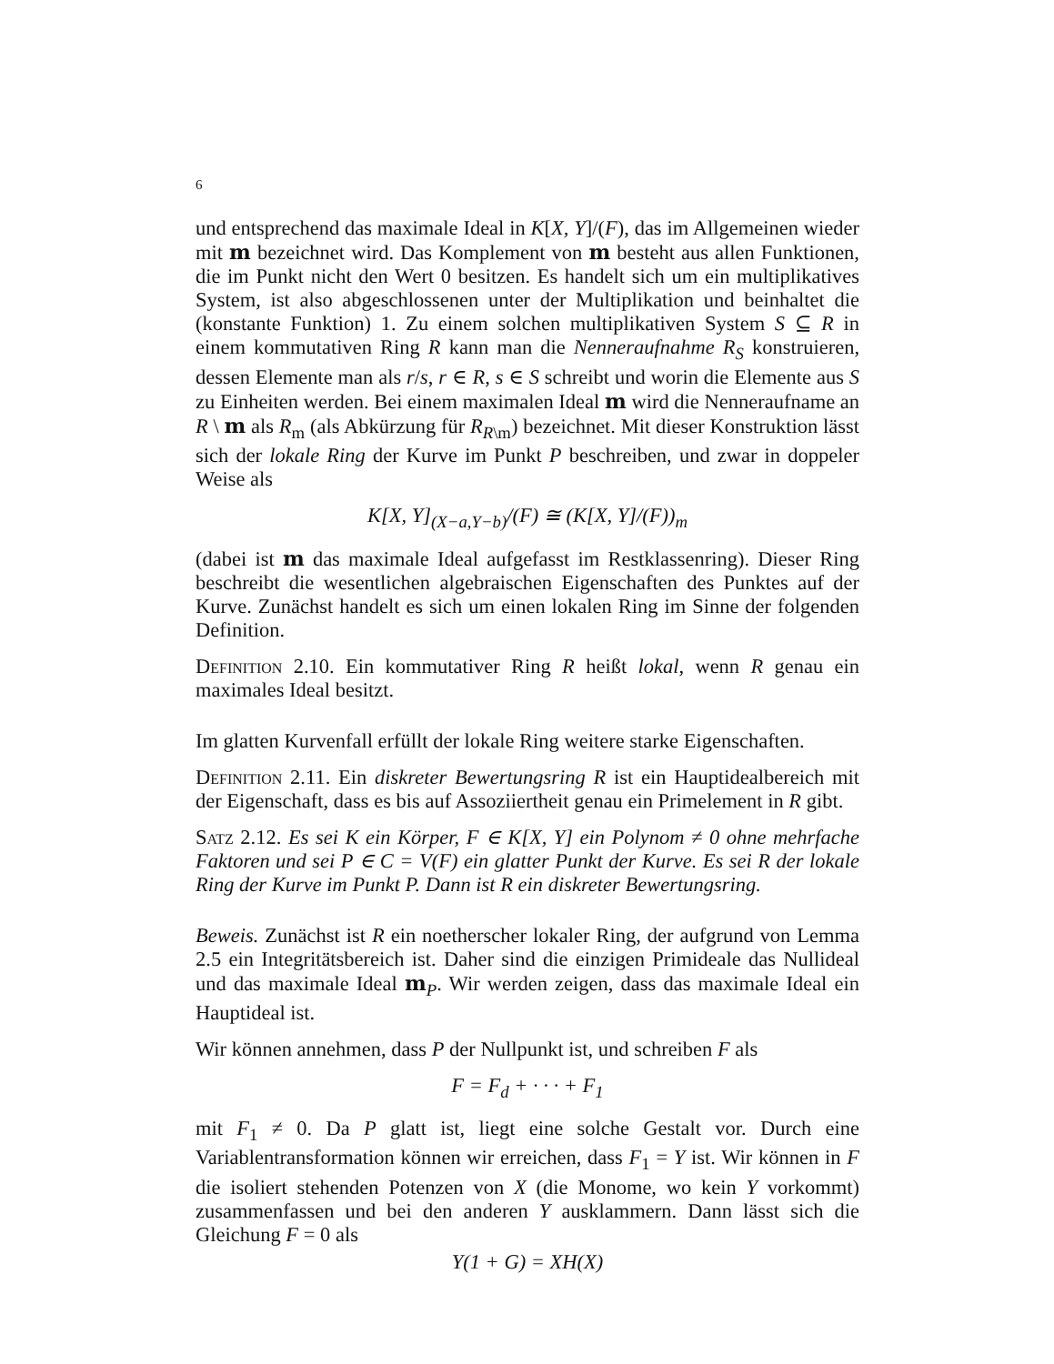6
und entsprechend das maximale Ideal in K[X, Y]/(F), das im Allgemeinen wieder mit m bezeichnet wird. Das Komplement von m besteht aus allen Funktionen, die im Punkt nicht den Wert 0 besitzen. Es handelt sich um ein multiplikatives System, ist also abgeschlossenen unter der Multiplikation und beinhaltet die (konstante Funktion) 1. Zu einem solchen multiplikativen System S ⊆ R in einem kommutativen Ring R kann man die Nenneraufnahme R<sub>S</sub> konstruieren, dessen Elemente man als r/s, r ∈ R, s ∈ S schreibt und worin die Elemente aus S zu Einheiten werden. Bei einem maximalen Ideal m wird die Nenneraufname an R \ m als R<sub>m</sub> (als Abkürzung für R<sub>R\m</sub>) bezeichnet. Mit dieser Konstruktion lässt sich der lokale Ring der Kurve im Punkt P beschreiben, und zwar in doppeler Weise als
K[X, Y]<sub>(X−a,Y−b)</sub>/(F) ≅ (K[X, Y]/(F))<sub>m</sub>
(dabei ist m das maximale Ideal aufgefasst im Restklassenring). Dieser Ring beschreibt die wesentlichen algebraischen Eigenschaften des Punktes auf der Kurve. Zunächst handelt es sich um einen lokalen Ring im Sinne der folgenden Definition.
Definition 2.10. Ein kommutativer Ring R heißt lokal, wenn R genau ein maximales Ideal besitzt.
Im glatten Kurvenfall erfüllt der lokale Ring weitere starke Eigenschaften.
Definition 2.11. Ein diskreter Bewertungsring R ist ein Hauptidealbereich mit der Eigenschaft, dass es bis auf Assoziiertheit genau ein Primelement in R gibt.
Satz 2.12. Es sei K ein Körper, F ∈ K[X, Y] ein Polynom ≠ 0 ohne mehrfache Faktoren und sei P ∈ C = V(F) ein glatter Punkt der Kurve. Es sei R der lokale Ring der Kurve im Punkt P. Dann ist R ein diskreter Bewertungsring.
Beweis. Zunächst ist R ein noetherscher lokaler Ring, der aufgrund von Lemma 2.5 ein Integritätsbereich ist. Daher sind die einzigen Primideale das Nullideal und das maximale Ideal m<sub>P</sub>. Wir werden zeigen, dass das maximale Ideal ein Hauptideal ist.
Wir können annehmen, dass P der Nullpunkt ist, und schreiben F als
F = F<sub>d</sub> + · · · + F<sub>1</sub>
mit F<sub>1</sub> ≠ 0. Da P glatt ist, liegt eine solche Gestalt vor. Durch eine Variablentransformation können wir erreichen, dass F<sub>1</sub> = Y ist. Wir können in F die isoliert stehenden Potenzen von X (die Monome, wo kein Y vorkommt) zusammenfassen und bei den anderen Y ausklammern. Dann lässt sich die Gleichung F = 0 als
Y(1 + G) = XH(X)